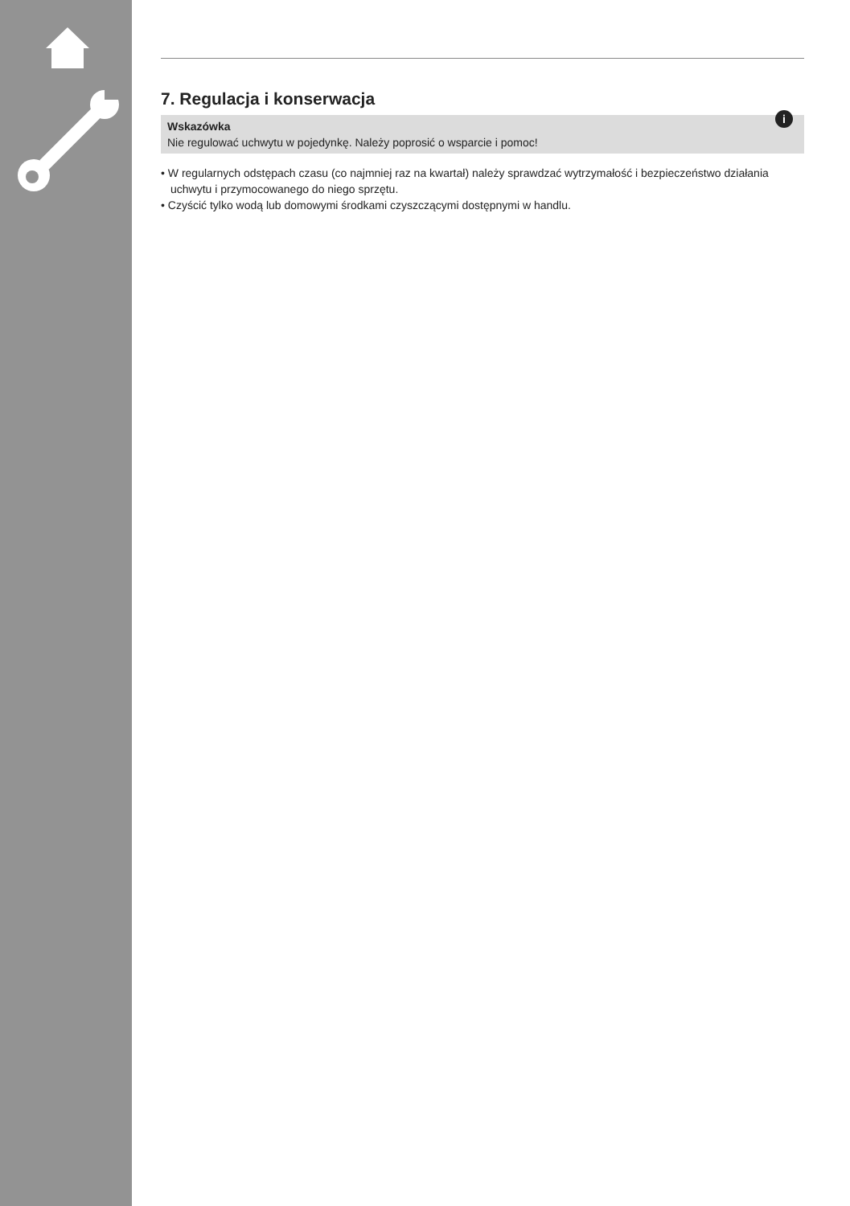7. Regulacja i konserwacja
i
Wskazówka
Nie regulować uchwytu w pojedynkę. Należy poprosić o wsparcie i pomoc!
• W regularnych odstępach czasu (co najmniej raz na kwartał) należy sprawdzać wytrzymałość i bezpieczeństwo działania uchwytu i przymocowanego do niego sprzętu.
• Czyścić tylko wodą lub domowymi środkami czyszczącymi dostępnymi w handlu.